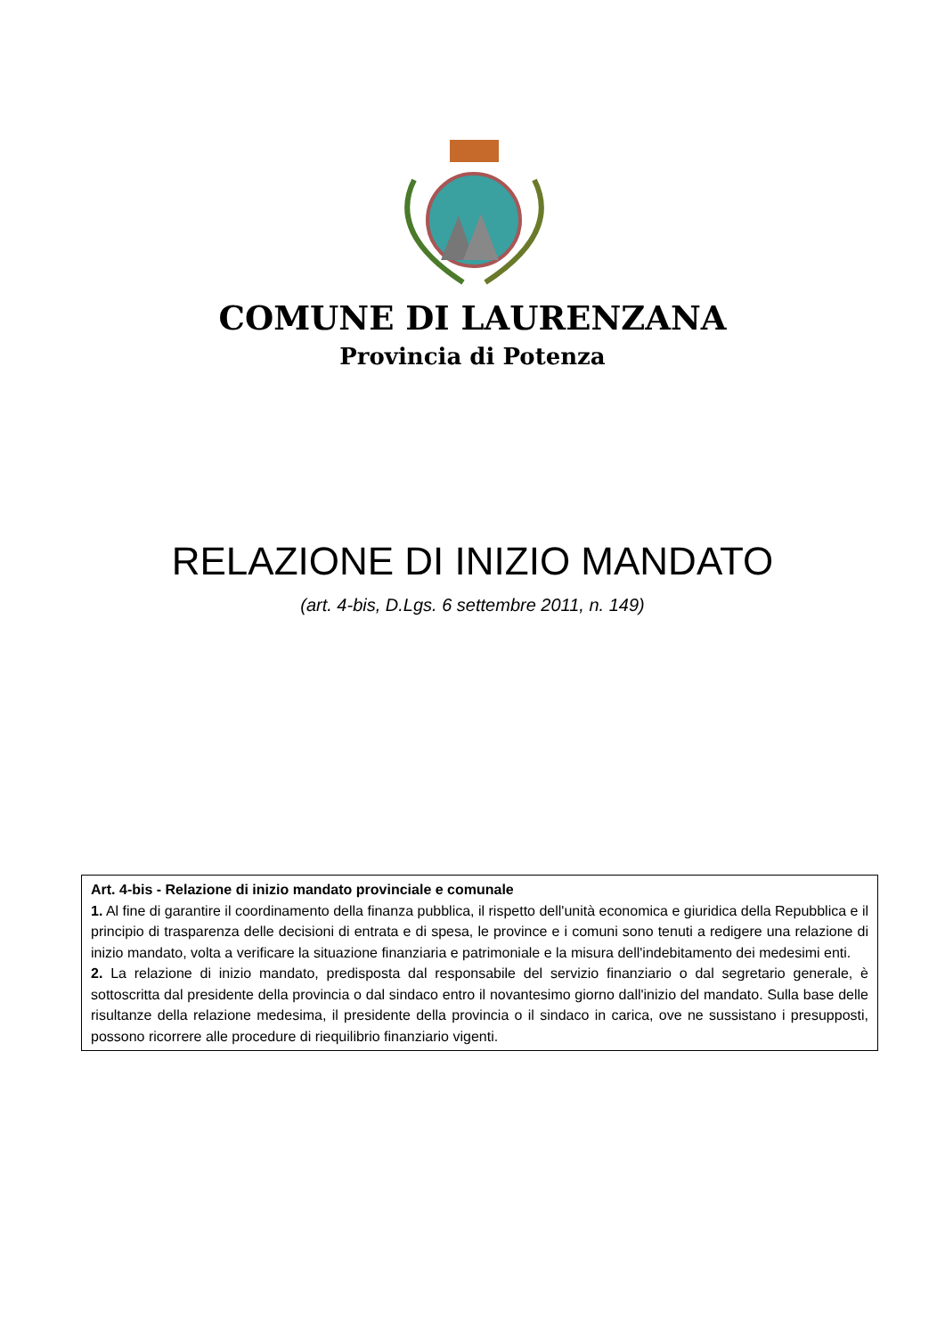COMUNE DI LAURENZANA
Provincia di Potenza
RELAZIONE DI INIZIO MANDATO
(art. 4-bis, D.Lgs. 6 settembre 2011, n. 149)
Art. 4-bis - Relazione di inizio mandato provinciale e comunale
1. Al fine di garantire il coordinamento della finanza pubblica, il rispetto dell'unità economica e giuridica della Repubblica e il principio di trasparenza delle decisioni di entrata e di spesa, le province e i comuni sono tenuti a redigere una relazione di inizio mandato, volta a verificare la situazione finanziaria e patrimoniale e la misura dell'indebitamento dei medesimi enti.
2. La relazione di inizio mandato, predisposta dal responsabile del servizio finanziario o dal segretario generale, è sottoscritta dal presidente della provincia o dal sindaco entro il novantesimo giorno dall'inizio del mandato. Sulla base delle risultanze della relazione medesima, il presidente della provincia o il sindaco in carica, ove ne sussistano i presupposti, possono ricorrere alle procedure di riequilibrio finanziario vigenti.